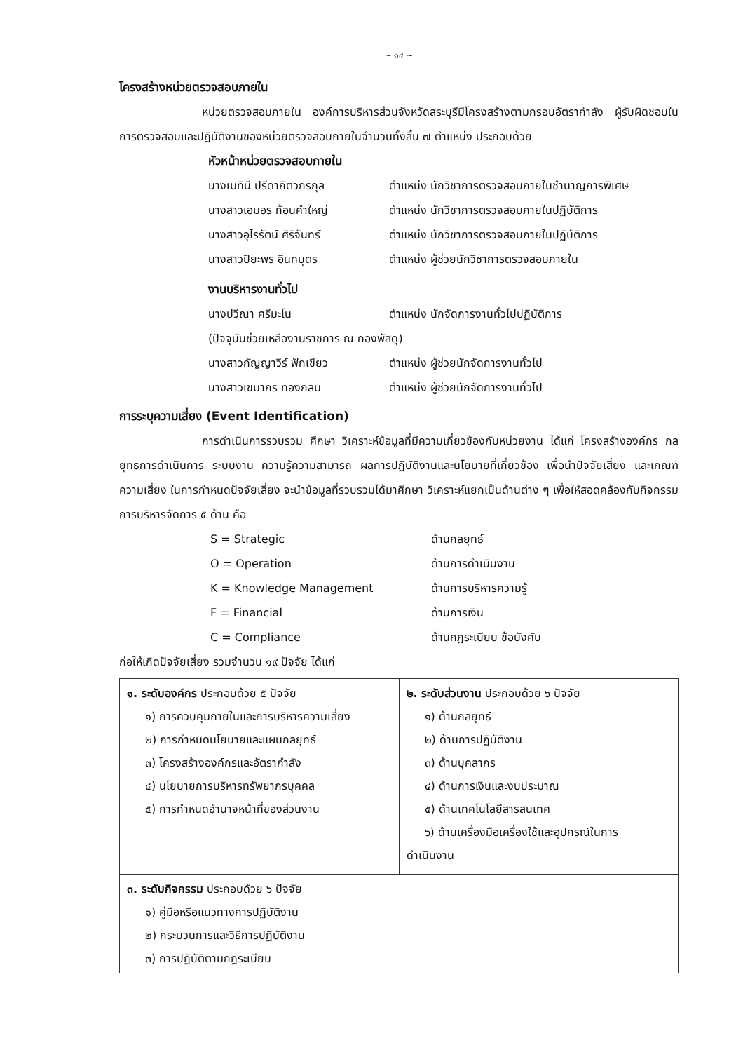~ ๑๔ ~
โครงสร้างหน่วยตรวจสอบภายใน
หน่วยตรวจสอบภายใน องค์การบริหารส่วนจังหวัดสระบุรีมีโครงสร้างตามกรอบอัตรากำลัง ผู้รับผิดชอบในการตรวจสอบและปฏิบัติงานของหน่วยตรวจสอบภายในจำนวนทั้งสิ้น ๗ ตำแหน่ง ประกอบด้วย
หัวหน้าหน่วยตรวจสอบภายใน
นางเมทินี ปรีดากิตวกรกุล ตำแหน่ง นักวิชาการตรวจสอบภายในชำนาญการพิเศษ
นางสาวเอมอร ก้อนคำใหญ่ ตำแหน่ง นักวิชาการตรวจสอบภายในปฏิบัติการ
นางสาวอุไรรัตน์ ศิริจันทร์ ตำแหน่ง นักวิชาการตรวจสอบภายในปฏิบัติการ
นางสาวปิยะพร อินทบุตร ตำแหน่ง ผู้ช่วยนักวิชาการตรวจสอบภายใน
งานบริหารงานทั่วไป
นางปวีณา ศรีมะโน ตำแหน่ง นักจัดการงานทั่วไปปฏิบัติการ
(ปัจจุบันช่วยเหลืองานราชการ ณ กองพัสดุ)
นางสาวกัญญาวีร์ ฟักเขียว ตำแหน่ง ผู้ช่วยนักจัดการงานทั่วไป
นางสาวเขมากร ทองกลม ตำแหน่ง ผู้ช่วยนักจัดการงานทั่วไป
การระบุความเสี่ยง (Event Identification)
การดำเนินการรวบรวม ศึกษา วิเคราะห์ข้อมูลที่มีความเกี่ยวข้องกับหน่วยงาน ได้แก่ โครงสร้างองค์กร กลยุทธการดำเนินการ ระบบงาน ความรู้ความสามารถ ผลการปฏิบัติงานและนโยบายที่เกี่ยวข้อง เพื่อนำปัจจัยเสี่ยง และเกณฑ์ความเสี่ยง ในการกำหนดปัจจัยเสี่ยง จะนำข้อมูลที่รวบรวมได้มาศึกษา วิเคราะห์แยกเป็นด้านต่าง ๆ เพื่อให้สอดคล้องกับกิจกรรมการบริหารจัดการ ๕ ด้าน คือ
S = Strategic ด้านกลยุทธ์
O = Operation ด้านการดำเนินงาน
K = Knowledge Management ด้านการบริหารความรู้
F = Financial ด้านการเงิน
C = Compliance ด้านกฎระเบียบ ข้อบังคับ
ก่อให้เกิดปัจจัยเสี่ยง รวมจำนวน ๑๙ ปัจจัย ได้แก่
| ๑. ระดับองค์กร ประกอบด้วย ๕ ปัจจัย ๑) การควบคุมภายในและการบริหารความเสี่ยง ๒) การกำหนดนโยบายและแผนกลยุทธ์ ๓) โครงสร้างองค์กรและอัตรากำลัง ๔) นโยบายการบริหารทรัพยากรบุคคล ๕) การกำหนดอำนาจหน้าที่ของส่วนงาน | ๒. ระดับส่วนงาน ประกอบด้วย ๖ ปัจจัย ๑) ด้านกลยุทธ์ ๒) ด้านการปฏิบัติงาน ๓) ด้านบุคลากร ๔) ด้านการเงินและงบประมาณ ๕) ด้านเทคโนโลยีสารสนเทศ ๖) ด้านเครื่องมือเครื่องใช้และอุปกรณ์ในการ ดำเนินงาน |
| ๓. ระดับกิจกรรม ประกอบด้วย ๖ ปัจจัย ๑) คู่มือหรือแนวทางการปฏิบัติงาน ๒) กระบวนการและวิธีการปฏิบัติงาน ๓) การปฏิบัติตามกฎระเบียบ | |